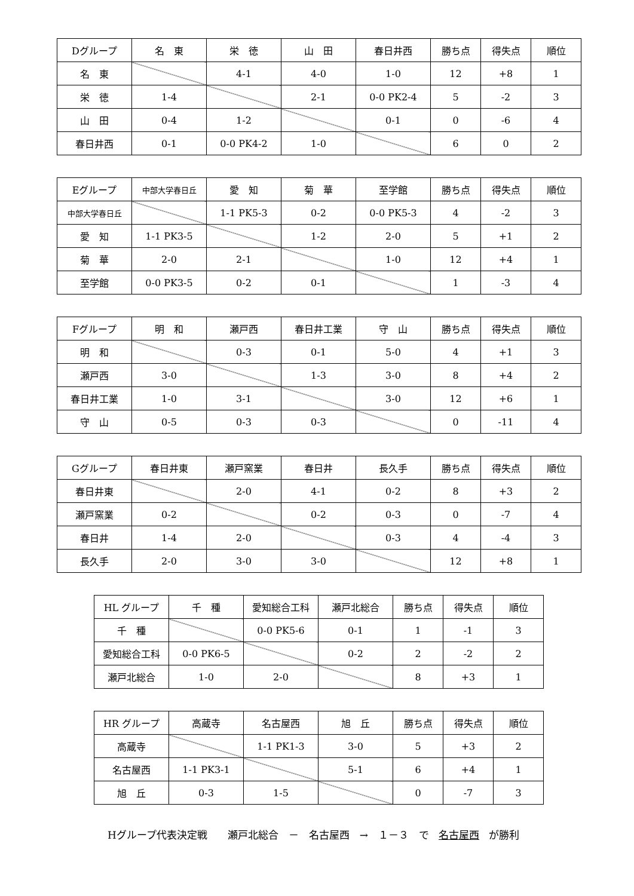| Dグループ | 名 東 | 栄 徳 | 山 田 | 春日井西 | 勝ち点 | 得失点 | 順位 |
| 名 東 | | 4-1 | 4-0 | 1-0 | 12 | +8 | 1 |
| 栄 徳 | 1-4 | | 2-1 | 0-0 PK2-4 | 5 | -2 | 3 |
| 山 田 | 0-4 | 1-2 | | 0-1 | 0 | -6 | 4 |
| 春日井西 | 0-1 | 0-0 PK4-2 | 1-0 | | 6 | 0 | 2 |
| Eグループ | 中部大学春日丘 | 愛 知 | 菊 華 | 至学館 | 勝ち点 | 得失点 | 順位 |
| 中部大学春日丘 | | 1-1 PK5-3 | 0-2 | 0-0 PK5-3 | 4 | -2 | 3 |
| 愛 知 | 1-1 PK3-5 | | 1-2 | 2-0 | 5 | +1 | 2 |
| 菊 華 | 2-0 | 2-1 | | 1-0 | 12 | +4 | 1 |
| 至学館 | 0-0 PK3-5 | 0-2 | 0-1 | | 1 | -3 | 4 |
| Fグループ | 明 和 | 瀬戸西 | 春日井工業 | 守 山 | 勝ち点 | 得失点 | 順位 |
| 明 和 | | 0-3 | 0-1 | 5-0 | 4 | +1 | 3 |
| 瀬戸西 | 3-0 | | 1-3 | 3-0 | 8 | +4 | 2 |
| 春日井工業 | 1-0 | 3-1 | | 3-0 | 12 | +6 | 1 |
| 守 山 | 0-5 | 0-3 | 0-3 | | 0 | -11 | 4 |
| Gグループ | 春日井東 | 瀬戸窯業 | 春日井 | 長久手 | 勝ち点 | 得失点 | 順位 |
| 春日井東 | | 2-0 | 4-1 | 0-2 | 8 | +3 | 2 |
| 瀬戸窯業 | 0-2 | | 0-2 | 0-3 | 0 | -7 | 4 |
| 春日井 | 1-4 | 2-0 | | 0-3 | 4 | -4 | 3 |
| 長久手 | 2-0 | 3-0 | 3-0 | | 12 | +8 | 1 |
| HL グループ | 千 種 | 愛知総合工科 | 瀬戸北総合 | 勝ち点 | 得失点 | 順位 |
| 千 種 | | 0-0 PK5-6 | 0-1 | 1 | -1 | 3 |
| 愛知総合工科 | 0-0 PK6-5 | | 0-2 | 2 | -2 | 2 |
| 瀬戸北総合 | 1-0 | 2-0 | | 8 | +3 | 1 |
| HR グループ | 高蔵寺 | 名古屋西 | 旭 丘 | 勝ち点 | 得失点 | 順位 |
| 高蔵寺 | | 1-1 PK1-3 | 3-0 | 5 | +3 | 2 |
| 名古屋西 | 1-1 PK3-1 | | 5-1 | 6 | +4 | 1 |
| 旭 丘 | 0-3 | 1-5 | | 0 | -7 | 3 |
Hグループ代表決定戦　　瀬戸北総合　－　名古屋西　→　１－３　で 名古屋西 が勝利